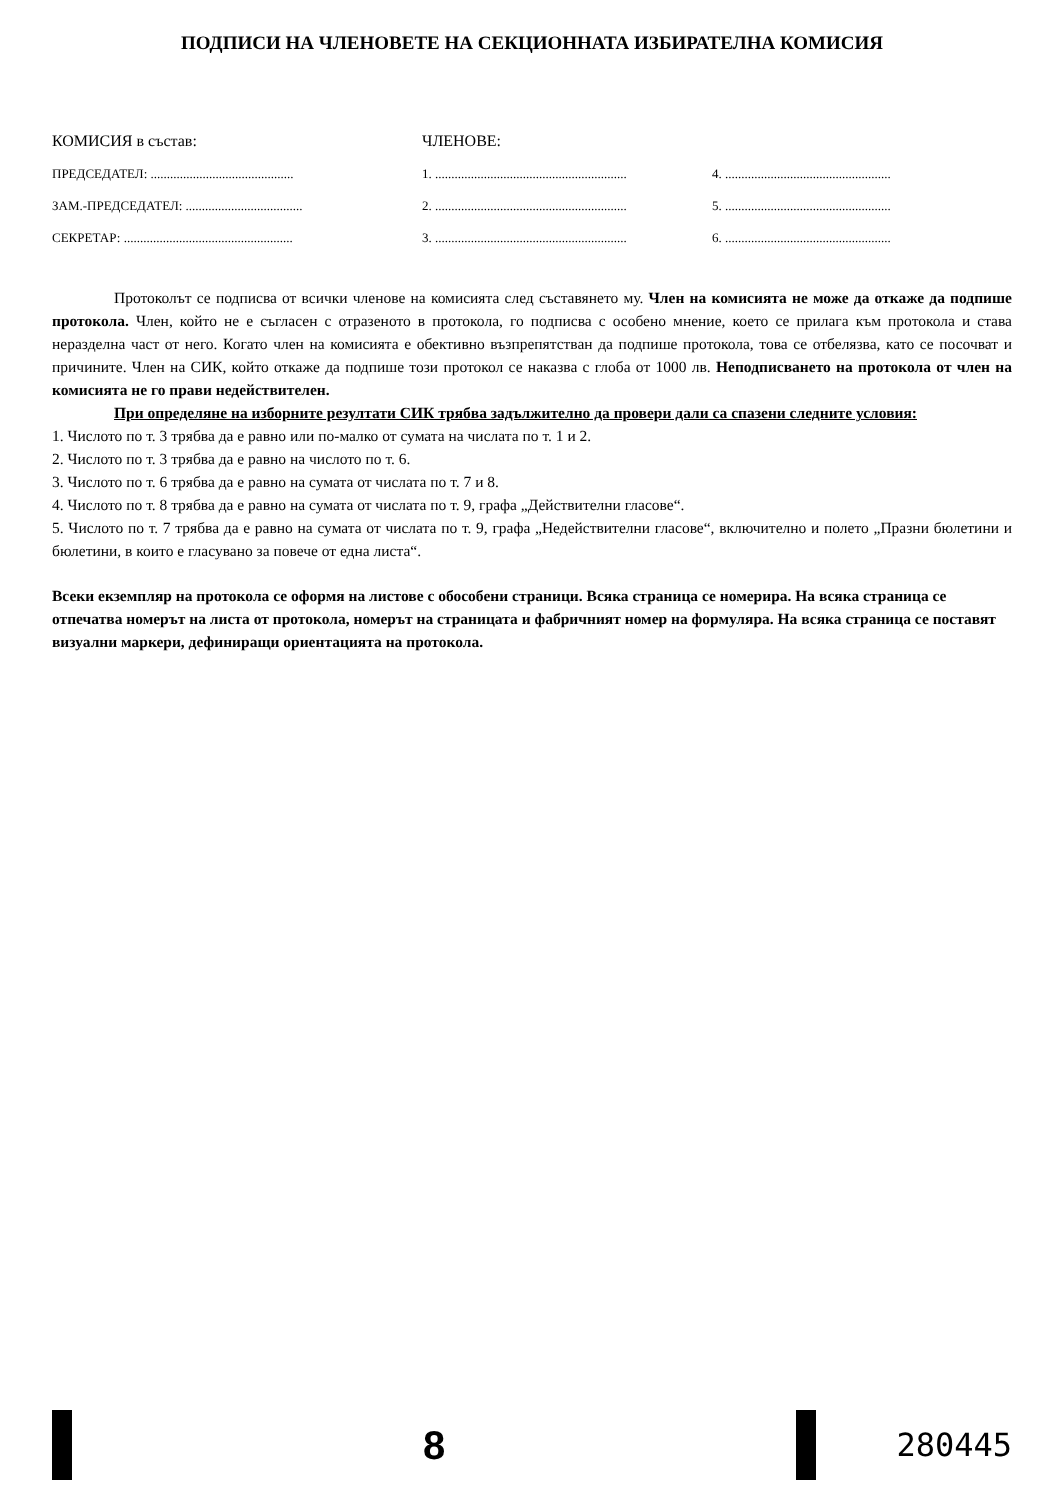ПОДПИСИ НА ЧЛЕНОВЕТЕ НА СЕКЦИОННАТА ИЗБИРАТЕЛНА КОМИСИЯ
КОМИСИЯ в състав:
ПРЕДСЕДАТЕЛ: ............................................
ЗАМ.-ПРЕДСЕДАТЕЛ: ....................................
СЕКРЕТАР: ....................................................
ЧЛЕНОВЕ:
1. ...........................................................
2. ...........................................................
3. ...........................................................
4. ...................................................
5. ...................................................
6. ...................................................
Протоколът се подписва от всички членове на комисията след съставянето му. Член на комисията не може да откаже да подпише протокола. Член, който не е съгласен с отразеното в протокола, го подписва с особено мнение, което се прилага към протокола и става неразделна част от него. Когато член на комисията е обективно възпрепятстван да подпише протокола, това се отбелязва, като се посочват и причините. Член на СИК, който откаже да подпише този протокол се наказва с глоба от 1000 лв. Неподписването на протокола от член на комисията не го прави недействителен.
При определяне на изборните резултати СИК трябва задължително да провери дали са спазени следните условия:
1. Числото по т. 3 трябва да е равно или по-малко от сумата на числата по т. 1 и 2.
2. Числото по т. 3 трябва да е равно на числото по т. 6.
3. Числото по т. 6 трябва да е равно на сумата от числата по т. 7 и 8.
4. Числото по т. 8 трябва да е равно на сумата от числата по т. 9, графа „Действителни гласове“.
5. Числото по т. 7 трябва да е равно на сумата от числата по т. 9, графа „Недействителни гласове“, включително и полето „Празни бюлетини и бюлетини, в които е гласувано за повече от една листа“.
Всеки екземпляр на протокола се оформя на листове с обособени страници. Всяка страница се номерира. На всяка страница се отпечатва номерът на листа от протокола, номерът на страницата и фабричният номер на формуляра. На всяка страница се поставят визуални маркери, дефиниращи ориентацията на протокола.
8
280445